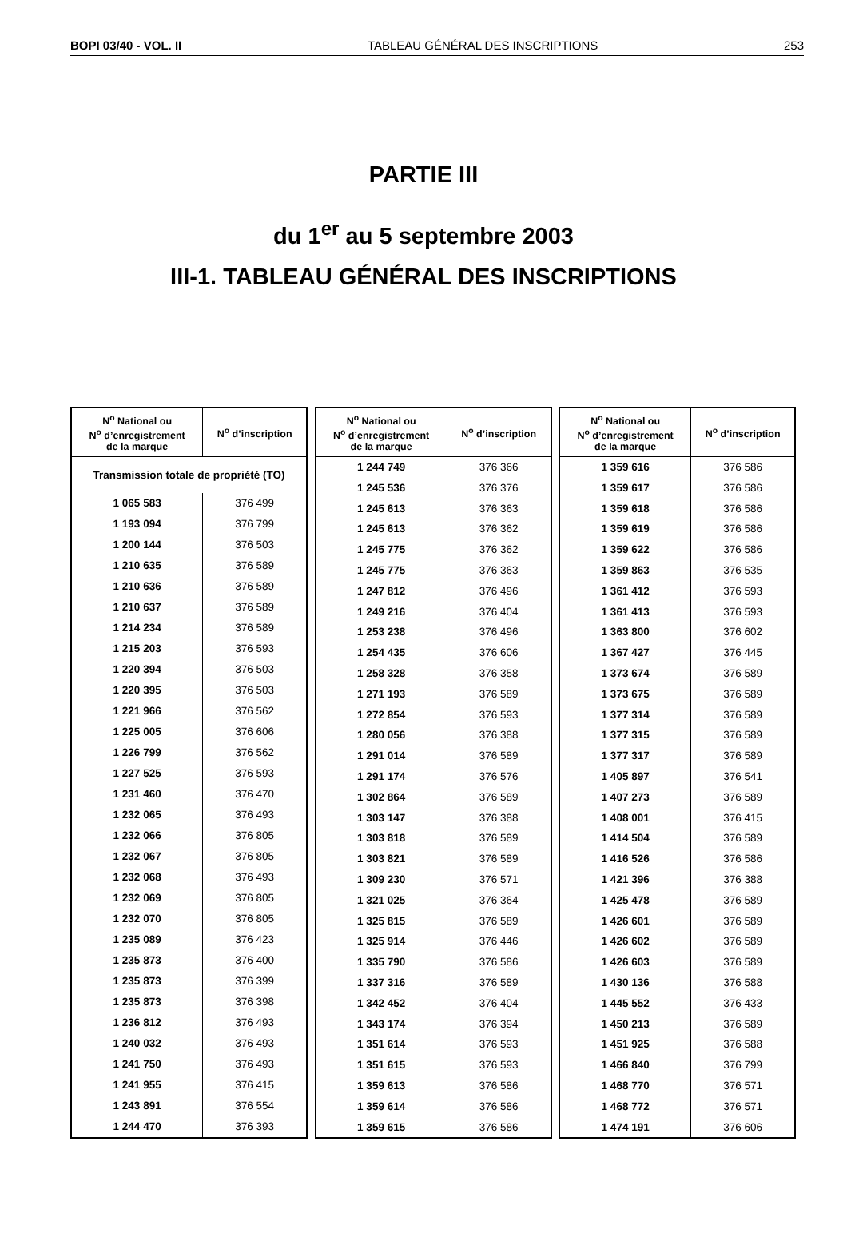BOPI 03/40 - VOL. II TABLEAU GÉNÉRAL DES INSCRIPTIONS 253
PARTIE III
du 1<sup>er</sup> au 5 septembre 2003
III-1. TABLEAU GÉNÉRAL DES INSCRIPTIONS
| N<sup>o</sup> National ou N<sup>o</sup> d’enregistrement de la marque | N<sup>o</sup> d’inscription |
| --- | --- |
| Transmission totale de propriété (TO) | |
| 1 065 583 | 376 499 |
| 1 193 094 | 376 799 |
| 1 200 144 | 376 503 |
| 1 210 635 | 376 589 |
| 1 210 636 | 376 589 |
| 1 210 637 | 376 589 |
| 1 214 234 | 376 589 |
| 1 215 203 | 376 593 |
| 1 220 394 | 376 503 |
| 1 220 395 | 376 503 |
| 1 221 966 | 376 562 |
| 1 225 005 | 376 606 |
| 1 226 799 | 376 562 |
| 1 227 525 | 376 593 |
| 1 231 460 | 376 470 |
| 1 232 065 | 376 493 |
| 1 232 066 | 376 805 |
| 1 232 067 | 376 805 |
| 1 232 068 | 376 493 |
| 1 232 069 | 376 805 |
| 1 232 070 | 376 805 |
| 1 235 089 | 376 423 |
| 1 235 873 | 376 400 |
| 1 235 873 | 376 399 |
| 1 235 873 | 376 398 |
| 1 236 812 | 376 493 |
| 1 240 032 | 376 493 |
| 1 241 750 | 376 493 |
| 1 241 955 | 376 415 |
| 1 243 891 | 376 554 |
| 1 244 470 | 376 393 |
| N<sup>o</sup> National ou N<sup>o</sup> d’enregistrement de la marque | N<sup>o</sup> d’inscription |
| --- | --- |
| 1 244 749 | 376 366 |
| 1 245 536 | 376 376 |
| 1 245 613 | 376 363 |
| 1 245 613 | 376 362 |
| 1 245 775 | 376 362 |
| 1 245 775 | 376 363 |
| 1 247 812 | 376 496 |
| 1 249 216 | 376 404 |
| 1 253 238 | 376 496 |
| 1 254 435 | 376 606 |
| 1 258 328 | 376 358 |
| 1 271 193 | 376 589 |
| 1 272 854 | 376 593 |
| 1 280 056 | 376 388 |
| 1 291 014 | 376 589 |
| 1 291 174 | 376 576 |
| 1 302 864 | 376 589 |
| 1 303 147 | 376 388 |
| 1 303 818 | 376 589 |
| 1 303 821 | 376 589 |
| 1 309 230 | 376 571 |
| 1 321 025 | 376 364 |
| 1 325 815 | 376 589 |
| 1 325 914 | 376 446 |
| 1 335 790 | 376 586 |
| 1 337 316 | 376 589 |
| 1 342 452 | 376 404 |
| 1 343 174 | 376 394 |
| 1 351 614 | 376 593 |
| 1 351 615 | 376 593 |
| 1 359 613 | 376 586 |
| 1 359 614 | 376 586 |
| 1 359 615 | 376 586 |
| N<sup>o</sup> National ou N<sup>o</sup> d’enregistrement de la marque | N<sup>o</sup> d’inscription |
| --- | --- |
| 1 359 616 | 376 586 |
| 1 359 617 | 376 586 |
| 1 359 618 | 376 586 |
| 1 359 619 | 376 586 |
| 1 359 622 | 376 586 |
| 1 359 863 | 376 535 |
| 1 361 412 | 376 593 |
| 1 361 413 | 376 593 |
| 1 363 800 | 376 602 |
| 1 367 427 | 376 445 |
| 1 373 674 | 376 589 |
| 1 373 675 | 376 589 |
| 1 377 314 | 376 589 |
| 1 377 315 | 376 589 |
| 1 377 317 | 376 589 |
| 1 405 897 | 376 541 |
| 1 407 273 | 376 589 |
| 1 408 001 | 376 415 |
| 1 414 504 | 376 589 |
| 1 416 526 | 376 586 |
| 1 421 396 | 376 388 |
| 1 425 478 | 376 589 |
| 1 426 601 | 376 589 |
| 1 426 602 | 376 589 |
| 1 426 603 | 376 589 |
| 1 430 136 | 376 588 |
| 1 445 552 | 376 433 |
| 1 450 213 | 376 589 |
| 1 451 925 | 376 588 |
| 1 466 840 | 376 799 |
| 1 468 770 | 376 571 |
| 1 468 772 | 376 571 |
| 1 474 191 | 376 606 |